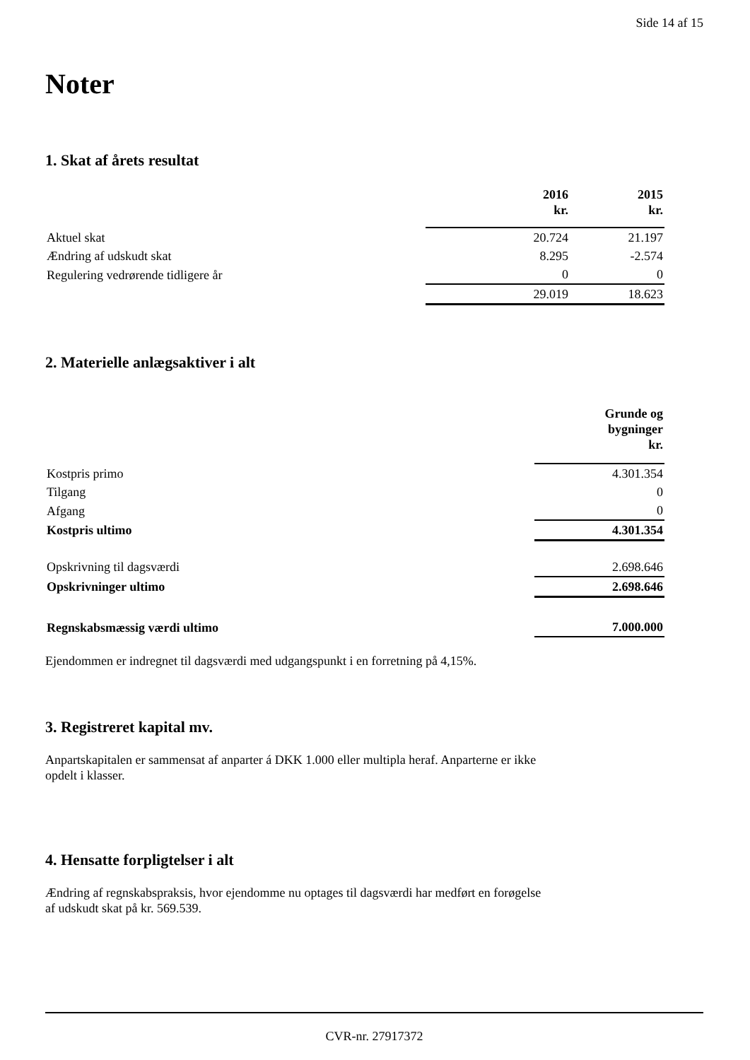Side 14 af 15
Noter
1. Skat af årets resultat
| | 2016 kr. | 2015 kr. |
| Aktuel skat | 20.724 | 21.197 |
| Ændring af udskudt skat | 8.295 | -2.574 |
| Regulering vedrørende tidligere år | 0 | 0 |
| | 29.019 | 18.623 |
2. Materielle anlægsaktiver i alt
| | Grunde og bygninger kr. |
| Kostpris primo | 4.301.354 |
| Tilgang | 0 |
| Afgang | 0 |
| Kostpris ultimo | 4.301.354 |
| Opskrivning til dagsværdi | 2.698.646 |
| Opskrivninger ultimo | 2.698.646 |
| Regnskabsmæssig værdi ultimo | 7.000.000 |
Ejendommen er indregnet til dagsværdi med udgangspunkt i en forretning på 4,15%.
3. Registreret kapital mv.
Anpartskapitalen er sammensat af anparter á DKK 1.000 eller multipla heraf. Anparterne er ikke
opdelt i klasser.
4. Hensatte forpligtelser i alt
Ændring af regnskabspraksis, hvor ejendomme nu optages til dagsværdi har medført en forøgelse
af udskudt skat på kr. 569.539.
CVR-nr. 27917372